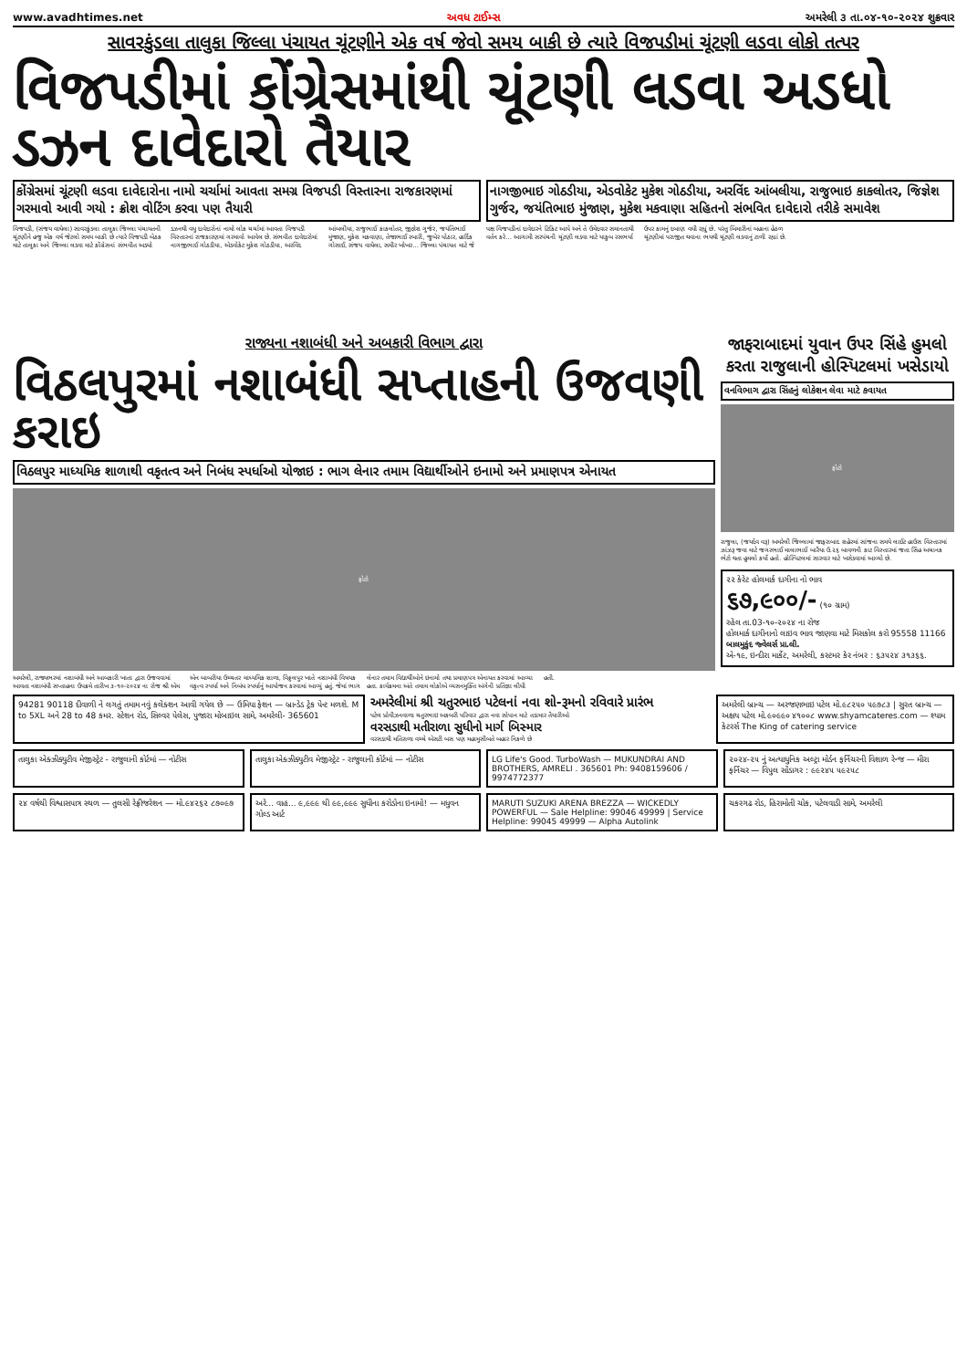www.avadhtimes.net અવધ ટાઈમ્સ અમરેલી ૩ તા.૦૪-૧૦-૨૦૨૪ શુક્રવાર
સાવરકુંડલા તાલુકા જિલ્લા પંચાયત ચૂંટણીને એક વર્ષ જેવો સમય બાકી છે ત્યારે વિજપડીમાં ચૂંટણી લડવા લોકો તત્પર
વિજપડીમાં કોંગ્રેસમાંથી ચૂંટણી લડવા અડધો ડઝન દાવેદારો તૈયાર
કોંગ્રેસમાં ચૂંટણી લડવા દાવેદારોના નામો ચર્ચામાં આવતા સમગ્ર વિજપડી વિસ્તારના રાજકારણમાં ગરમાવો આવી ગયો : ક્રોશ વોટિંગ કરવા પણ તૈયારી
નાગજીભાઇ ગોઠડીયા, એડવોકેટ મુકેશ ગોઠડીયા, અરવિંદ આંબલીયા, રાજુભાઇ કાકલોતર, જિજ્ઞેશ ગુર્જર, જયંતિભાઇ મુંજાણ, મુકેશ મકવાણા સહિતનો સંભવિત દાવેદારો તરીકે સમાવેશ
વિજપડી, (સંજય વાઘેલા) સાવરકુંડલા તાલુકા જિલ્લા પંચાયતની ચૂંટણીને હજુ એક વર્ષ જેટલો સમય બાકી છે ત્યારે વિજપડી બેઠક માટે તાલુકા અને જિલ્લા લડવા માટે કોંગ્રેસનાં સંભવીત અડધો ડઝનથી વધુ દાવેદારોનાં નામો લોક ચર્ચામાં આવતા વિજપડી વિસ્તારનાં રાજકારણમાં ગરમાવો આવેલ છે. સંભવીત દાવેદારોમાં નાગજીભાઈ ગોઠડીયા, એડવોકેટ મુકેશ ગોઠડીયા, અરવિંદ આંબલીયા, રાજુભાઈ કાકલોતર, જીજ્ઞેશ ગુર્જર, જયંતિભાઈ મુંજાણ, મુકેશ મકવાણા, તેજાભાઈ રબારી, જુબેર પોઠાર, હાર્દિક ગોસાઈ, સંજય વાઘેલા, સમીર ખોખર... જિલ્લા પંચાયત માટે જે પક્ષ વિજપડીનાં દાવેદારને ટિકિટ આપે અને તે ઉમેદવાર સમાનતાથી વર્તન કરે... આગામી સરપંચની ચૂંટણી લડવા માટે યાકુબ રસભર્યા ઉપર કામનું દબાણ વધી રહ્યું છે. પરંતુ બિમારીનાં બહાના હેઠળ ચૂંટણીમાં પરાજીત થવાના ભયથી ચૂંટણી લડવાનું ટાળી રહ્યાં છે.
રાજ્યના નશાબંધી અને અબકારી વિભાગ દ્વારા
વિઠલપુરમાં નશાબંધી સપ્તાહની ઉજવણી કરાઇ
વિઠલપુર માધ્યમિક શાળાથી વકૃતત્વ અને નિબંધ સ્પર્ધાઓ યોજાઇ : ભાગ લેનાર તમામ વિદ્યાર્થીઓને ઇનામો અને પ્રમાણપત્ર એનાયત
ફોટો
અમરેલી, રાજ્યભરમાં નશાબંધી અને આબકારી ખાતા દ્વારા ઉજવવામાં આવતા નશાબંધી સપ્તાહના ઉપક્રમે તારીખ ૩-૧૦-૨૦૨૪ ના રોજ શ્રી એમ એન બાબરીયા ઉચ્ચતર માધ્યમિક શાળા, વિઠ્ઠલપુર ખાતે નશાબંધી વિષયક વકૃત્વ સ્પર્ધા અને નિબંધ સ્પર્ધાનું આયોજન કરવામાં આવ્યું હતું. જેમાં ભાગ લેનાર તમામ વિદ્યાર્થીઓને ઇનામો તથા પ્રમાણપત્ર એનાયત કરવામાં આવ્યા હતા. કાર્યક્રમના અંતે તમામ લોકોએ વ્યસનમુક્તિ અંગેની પ્રતિજ્ઞા લીધી હતી.
જાફરાબાદમાં યુવાન ઉપર સિંહે હુમલો કરતા રાજુલાની હોસ્પિટલમાં ખસેડાયો
વનવિભાગ દ્વારા સિંહનું લોકેશન લેવા માટે કવાયત
ફોટો
રાજુલા, (જયદેવ વરૂ) અમરેલી જિલ્લામાં જાફરાબાદ શહેરમાં સાંજના સમયે લાઈટ હાઉસ વિસ્તારમાં ઝાંઝરૂ જવા માટે જગરભાઈ માલાભાઈ બારૈયા ઉ.૨૬ બાવળની કાટ વિસ્તારમાં જતા સિંહ અચાનક ભેટો થતા હુમલો કર્યો હતો. હોસ્પિટલમાં સારવાર માટે ખસેડવામાં આવ્યો છે.
૨૨ કેરેટ હોલમાર્ક દાગીના નો ભાવ
૬૭,૯૦૦/- (૧૦ ગ્રામ)
રહેલ તા.03-૧૦-૨૦૨૪ ના રોજ
હોલમાર્ક દાગીનાનો લાઇવ ભાવ જાણવા માટે મિસકોલ કરો 95558 11166
બાલમુકુંદ જ્વેલર્સ પ્રા.લી.
એ-૧૯, ઇન્દીરા માર્કેટ, અમરેલી, કસ્ટમર કેર નંબર : ૬૩૫૨૪ ૩૧૩૬૬.
94281 90118 દીવાળી ને લગતું તમામ નવું કલેક્શન આવી ગયેલ છે — ઉમિયા ફેશન — બ્રાન્ડેડ ટ્રેક પેન્ટ મળશે. M to 5XL અને 28 to 48 કમર. સ્ટેશન રોડ, સિલ્વર પેલેસ, પુજારા મોબાઇલ સામે, અમરેલી- 365601
અમરેલીમાં શ્રી ચતુરભાઇ પટેલનાં નવા શો-રૂમનો રવિવારે પ્રારંભ
પટેલ પ્રોવીઝનવાળા ચતુરભાઇ અકબરી પરિવાર દ્વારા નવા સોપાન માટે તડામાર તૈયારીઓ
વરસડાથી મતીરાળા સુધીનો માર્ગ બિસ્માર
વરસડાથી મતિરાળા વચ્ચે એસટી બસ પણ મહામુસીબતે બહાર નિકળે છે
અમરેલી બ્રાન્ચ — અરજણભાઇ પટેલ મો.૯૮૨૫૦ ૫૯૭૮૩ | સુરત બ્રાન્ચ — અક્ષય પટેલ મો.૯૦૯૯૦ ૪૧૦૦૮ www.shyamcateres.com — શ્યામ કેટરર્સ The King of catering service
તાલુકા એક્ઝીક્યુટીવ મેજીસ્ટ્રેટ - રાજુલાની કોર્ટમાં — નોટીસ
તાલુકા એક્ઝીક્યુટીવ મેજીસ્ટ્રેટ - રાજુલાની કોર્ટમાં — નોટીસ
LG Life's Good. TurboWash — MUKUNDRAI AND BROTHERS, AMRELI . 365601 Ph: 9408159606 / 9974772377
૨૦૨૪-૨૫ નું અત્યાધુનિક અલ્ટ્રા મોર્ડન ફર્નિચરની વિશાળ રેન્જ — મીરા ફર્નિચર — વિપુલ સોંડાગર : ૯૯૨૪૫ ૫૯૨૫૮
૨૪ વર્ષથી વિશ્વાસપાત્ર સ્થળ — તુલસી રેફ્રીજરેશન — મો.૯૪૨૬૨ ૮૭૦૯૭
અરે... વાહ... ૯,૯૯૯ થી ૯૯,૯૯૯ સુધીના કરોડોના ઇનામો! — મધુવન ગોલ્ડ આર્ટ
MARUTI SUZUKI ARENA BREZZA — WICKEDLY POWERFUL — Sale Helpline: 99046 49999 | Service Helpline: 99045 49999 — Alpha Autolink
ચકરગઢ રોડ, હિરામોતી ચોક, પટેલવાડી સામે, અમરેલી